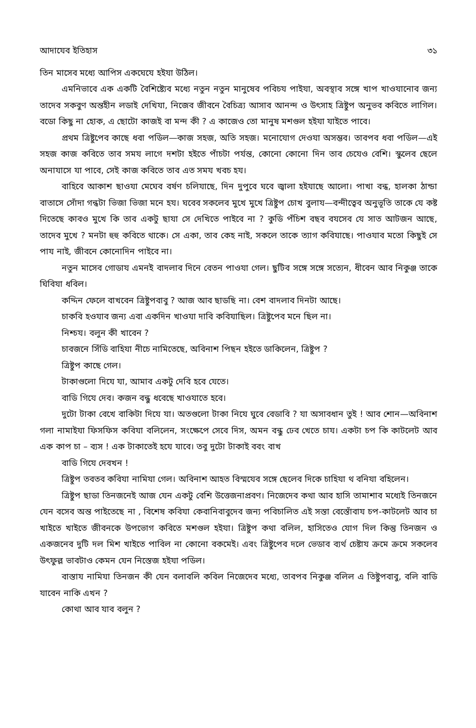আদাযেব ইতিহাস ৩১
তিন মাসেব মধ্যে আপিস একঘেযে হইযা উঠিল।
এমনিভাবে এক একটি বৈশিষ্ট্যেব মধ্যে নতুন নতুন মানুষেব পবিচয পাইযা, অবস্থাব সঙ্গে খাপ খাওযানোব জন্য তাদেব সকবুণ অন্তহীন লডাই দেখিযা, নিজেব জীবনে বৈচিত্র্য আসাব আনন্দ ও উৎসাহ ত্রিষ্টুপ অনুভব কবিতে লাগিল। বডো কিছু না হোক, এ ছোটো কাজই বা মন্দ কী ? এ কাজেও তো মানুষ মশগুল হইযা যাইতে পাবে।
প্রথম ত্রিষ্টুপেব কাছে ধবা পডিল—কাজ সহজ, অতি সহজ। মনোযোগ দেওযা অসম্ভব। তাবপব ধবা পডিল—এই সহজ কাজ কবিতে তাব সময লাগে দশটা হইতে পাঁচটা পর্যন্ত, কোনো কোনো দিন তাব চেযেও বেশি। স্কুলেব ছেলে অনাযাসে যা পাবে, সেই কাজ কবিতে তাব এত সময খবচ হয।
বাহিবে আকাশ ছাওযা মেঘেব বর্ষণ চলিযাছে, দিন দুপুবে ঘবে জ্বালা হইযাছে আলো। পাখা বন্ধ, হালকা ঠান্ডা বাতাসে সোঁদা গন্ধটা ভিজা ভিজা মনে হয। ঘবেব সকলেব মুখে মুখে ত্রিষ্টুপ চোখ বুলায—বন্দীত্বেব অনুভূতি তাকে যে কষ্ট দিতেছে কাবও মুখে কি তাব একটু ছাযা সে দেখিতে পাইবে না ? কুডি পঁচিশ বছব বযসেব যে সাত আটজন আছে, তাদেব মুখে ? মনটা হুহু কবিতে থাকে। সে একা, তাব কেহ নাই, সকলে তাকে ত্যাগ কবিযাছে। পাওযাব মতো কিছুই সে পায নাই, জীবনে কোনোদিন পাইবে না।
নতুন মাসেব গোডায এমনই বাদলাব দিনে বেতন পাওযা গেল। ছুটিব সঙ্গে সঙ্গে সত্যেন, ধীবেন আব নিকুঞ্জ তাকে ঘিবিযা ধবিল।
কদ্দিন ফেলে বাখবেন ত্রিষ্টুপবাবু ? আজ আব ছাডছি না। বেশ বাদলাব দিনটা আছে।
চাকবি হওযাব জন্য এবা একদিন খাওযা দাবি কবিযাছিল। ত্রিষ্টুপেব মনে ছিল না।
নিশ্চয। বলুন কী খাবেন ?
চাবজনে সিঁডি বাহিযা নীচে নামিতেছে, অবিনাশ পিছন হইতে ডাকিলেন, ত্রিষ্টুপ ?
ত্রিষ্টুপ কাছে গেল।
টাকাগুলো দিযে যা, আমাব একটু দেবি হবে যেতে।
বাডি গিযে দেব। কজন বন্ধু ধবেছে খাওযাতে হবে।
দুটো টাকা বেখে বাকিটা দিযে যা। অতগুলো টাকা নিযে ঘুবে বেডাবি ? যা অসাবধান তুই ! আব শোন—অবিনাশ গলা নামাইযা ফিসফিস কবিযা বলিলেন, সংক্ষেপে সেবে দিস, অমন বন্ধু ঢেব খেতে চায। একটা চপ কি কাটলেট আব এক কাপ চা – ব্যস ! এক টাকাতেই হযে যাবে। তবু দুটো টাকাই ববং বাখ
বাডি গিযে দেবখন !
ত্রিষ্টুপ তবতব কবিযা নামিযা গেল। অবিনাশ আহত বিস্মযেব সঙ্গে ছেলেব দিকে চাহিযা থ বনিযা বহিলেন।
ত্রিষ্টুপ ছাডা তিনজনেই আজ যেন একটু বেশি উত্তেজনাপ্রবণ। নিজেদেব কথা আব হাসি তামাশাব মধ্যেই তিনজনে যেন বসেব অন্ত পাইতেছে না , বিশেষ কবিযা কেবানিবাবুদেব জন্য পবিচালিত এই সস্তা বেস্তোঁবায চপ-কাটলেট আব চা খাইতে খাইতে জীবনকে উপভোগ কবিতে মশগুল হইযা। ত্রিষ্টুপ কথা বলিল, হাসিতেও যোগ দিল কিন্তু তিনজন ও একজনেব দুটি দল মিশ খাইতে পাবিল না কোনো বকমেই। এবং ত্রিষ্টুপেব দলে ভেডাব ব্যর্থ চেষ্টায ক্রমে ক্রমে সকলেব উৎফুল্ল ভাবটাও কেমন যেন নিস্তেজ হইযা পডিল।
বাস্তায নামিযা তিনজন কী যেন বলাবলি কবিল নিজেদেব মধ্যে, তাবপব নিকুঞ্জ বলিল এ তিষ্টুপবাবু, বলি বাডি যাবেন নাকি এখন ?
কোথা আব যাব বলুন ?